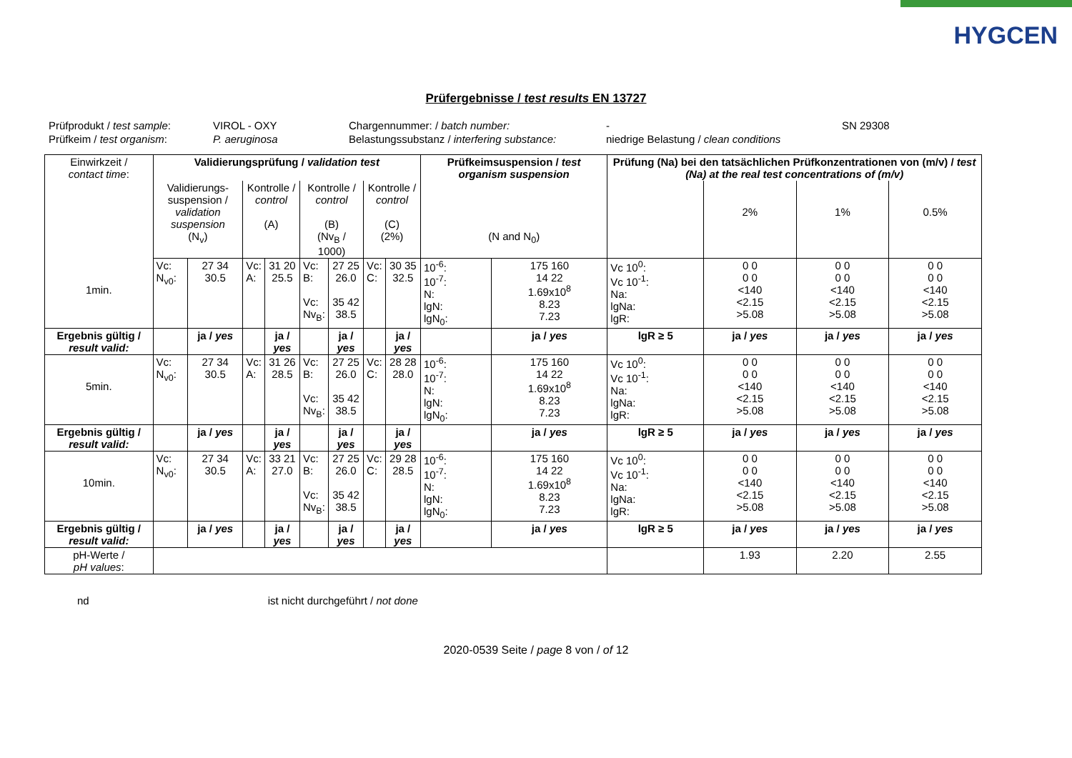HYGCEN
Prüfergebnisse / test results EN 13727
Prüfprodukt / test sample:
VIROL - OXY
Chargennummer: / batch number:
-
SN 29308
Prüfkeim / test organism:
P. aeruginosa
Belastungssubstanz / interfering substance:
niedrige Belastung / clean conditions
| Einwirkzeit / contact time : | Validierungsprüfung / validation test | | | | | | | | Prüfkeimsuspension / test organism suspension | | Prüfung (Na) bei den tatsächlichen Prüfkonzentrationen von (m/v) / test (Na) at the real test concentrations of (m/v) | | | |
| | Validierungs- suspension / validation suspension (N<sub>v</sub>) | | Kontrolle / control (A) | | Kontrolle / control (B) (Nv<sub>B</sub> / 1000) | | Kontrolle / control (C) (2%) | | (N and N<sub>0</sub>) | | | 2% | 1% | 0.5% |
| 1min. | Vc: N<sub>v0</sub>: | 27 34 30.5 | Vc: A: | 31 20 25.5 | Vc: B: Vc: Nv<sub>B</sub>: | 27 25 26.0 35 42 38.5 | Vc: C: | 30 35 32.5 | 10<sup>-6</sup>: 10<sup>-7</sup>: N: lgN: lgN<sub>0</sub>: | 175 160 14 22 1.69x10<sup>8</sup> 8.23 7.23 | Vc 10<sup>0</sup>: Vc 10<sup>-1</sup>: Na: lgNa: lgR: | 0 0 0 0 <140 <2.15 >5.08 | 0 0 0 0 <140 <2.15 >5.08 | 0 0 0 0 <140 <2.15 >5.08 |
| Ergebnis gültig / result valid: | | ja / yes | | ja / yes | | ja / yes | | ja / yes | | ja / yes | lgR ≥ 5 | ja / yes | ja / yes | ja / yes |
| 5min. | Vc: N<sub>v0</sub>: | 27 34 30.5 | Vc: A: | 31 26 28.5 | Vc: B: Vc: Nv<sub>B</sub>: | 27 25 26.0 35 42 38.5 | Vc: C: | 28 28 28.0 | 10<sup>-6</sup>: 10<sup>-7</sup>: N: lgN: lgN<sub>0</sub>: | 175 160 14 22 1.69x10<sup>8</sup> 8.23 7.23 | Vc 10<sup>0</sup>: Vc 10<sup>-1</sup>: Na: lgNa: lgR: | 0 0 0 0 <140 <2.15 >5.08 | 0 0 0 0 <140 <2.15 >5.08 | 0 0 0 0 <140 <2.15 >5.08 |
| Ergebnis gültig / result valid: | | ja / yes | | ja / yes | | ja / yes | | ja / yes | | ja / yes | lgR ≥ 5 | ja / yes | ja / yes | ja / yes |
| 10min. | Vc: N<sub>v0</sub>: | 27 34 30.5 | Vc: A: | 33 21 27.0 | Vc: B: Vc: Nv<sub>B</sub>: | 27 25 26.0 35 42 38.5 | Vc: C: | 29 28 28.5 | 10<sup>-6</sup>: 10<sup>-7</sup>: N: lgN: lgN<sub>0</sub>: | 175 160 14 22 1.69x10<sup>8</sup> 8.23 7.23 | Vc 10<sup>0</sup>: Vc 10<sup>-1</sup>: Na: lgNa: lgR: | 0 0 0 0 <140 <2.15 >5.08 | 0 0 0 0 <140 <2.15 >5.08 | 0 0 0 0 <140 <2.15 >5.08 |
| Ergebnis gültig / result valid: | | ja / yes | | ja / yes | | ja / yes | | ja / yes | | ja / yes | lgR ≥ 5 | ja / yes | ja / yes | ja / yes |
| pH-Werte / pH values : | | | | | | | | | | | | 1.93 | 2.20 | 2.55 |
nd ist nicht durchgeführt / not done
2020-0539 Seite / page 8 von / of 12